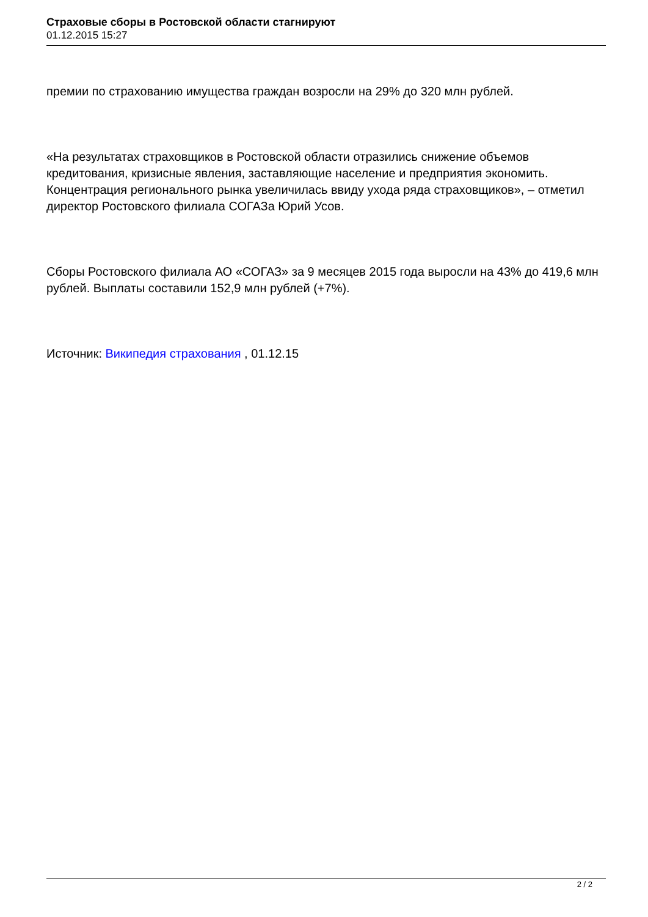Страховые сборы в Ростовской области стагнируют
01.12.2015 15:27
премии по страхованию имущества граждан возросли на 29% до 320 млн рублей.
«На результатах страховщиков в Ростовской области отразились снижение объемов кредитования, кризисные явления, заставляющие население и предприятия экономить. Концентрация регионального рынка увеличилась ввиду ухода ряда страховщиков», – отметил директор Ростовского филиала СОГАЗа Юрий Усов.
Сборы Ростовского филиала АО «СОГАЗ» за 9 месяцев 2015 года выросли на 43% до 419,6 млн рублей. Выплаты составили 152,9 млн рублей (+7%).
Источник: Википедия страхования , 01.12.15
2 / 2